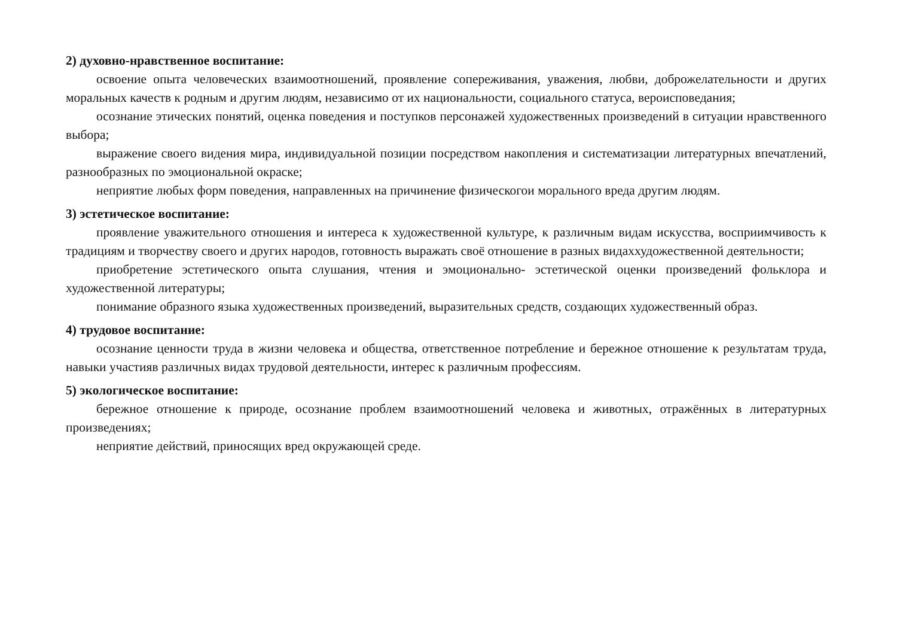2) духовно-нравственное воспитание:
освоение опыта человеческих взаимоотношений, проявление сопереживания, уважения, любви, доброжелательности и других моральных качеств к родным и другим людям, независимо от их национальности, социального статуса, вероисповедания;
осознание этических понятий, оценка поведения и поступков персонажей художественных произведений в ситуации нравственного выбора;
выражение своего видения мира, индивидуальной позиции посредством накопления и систематизации литературных впечатлений, разнообразных по эмоциональной окраске;
неприятие любых форм поведения, направленных на причинение физическогои морального вреда другим людям.
3) эстетическое воспитание:
проявление уважительного отношения и интереса к художественной культуре, к различным видам искусства, восприимчивость к традициям и творчеству своего и других народов, готовность выражать своё отношение в разных видаххудожественной деятельности;
приобретение эстетического опыта слушания, чтения и эмоционально- эстетической оценки произведений фольклора и художественной литературы;
понимание образного языка художественных произведений, выразительных средств, создающих художественный образ.
4) трудовое воспитание:
осознание ценности труда в жизни человека и общества, ответственное потребление и бережное отношение к результатам труда, навыки участияв различных видах трудовой деятельности, интерес к различным профессиям.
5) экологическое воспитание:
бережное отношение к природе, осознание проблем взаимоотношений человека и животных, отражённых в литературных произведениях;
неприятие действий, приносящих вред окружающей среде.